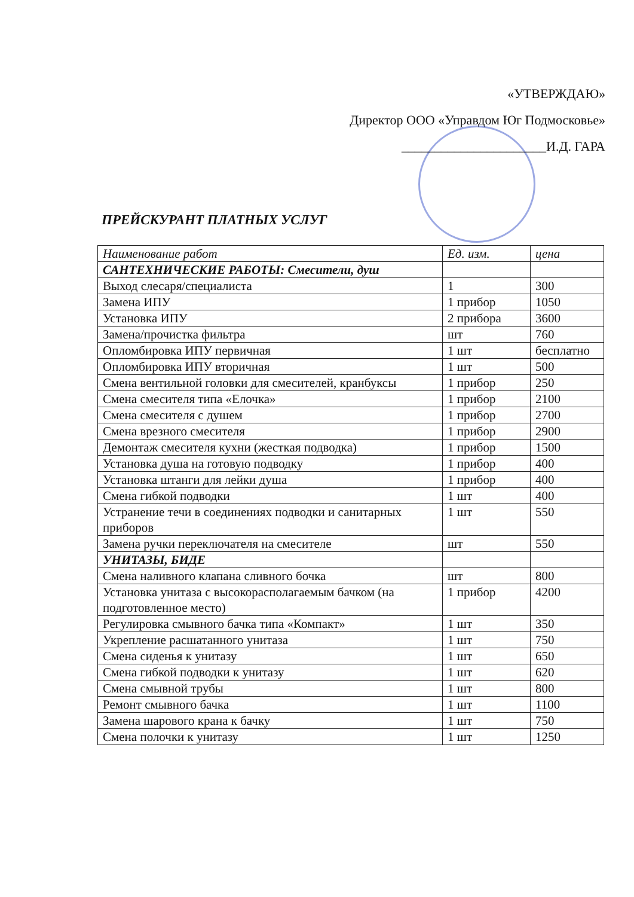«УТВЕРЖДАЮ»
Директор ООО «Управдом Юг Подмосковье»
______________________И.Д. ГАРА
ПРЕЙСКУРАНТ ПЛАТНЫХ УСЛУГ
| Наименование работ | Ед. изм. | цена |
| --- | --- | --- |
| САНТЕХНИЧЕСКИЕ РАБОТЫ: Смесители, душ | | |
| Выход слесаря/специалиста | 1 | 300 |
| Замена ИПУ | 1 прибор | 1050 |
| Установка ИПУ | 2 прибора | 3600 |
| Замена/прочистка фильтра | шт | 760 |
| Опломбировка ИПУ первичная | 1 шт | бесплатно |
| Опломбировка ИПУ вторичная | 1 шт | 500 |
| Смена вентильной головки для смесителей, кранбуксы | 1 прибор | 250 |
| Смена смесителя типа «Елочка» | 1 прибор | 2100 |
| Смена смесителя с душем | 1 прибор | 2700 |
| Смена врезного смесителя | 1 прибор | 2900 |
| Демонтаж смесителя кухни (жесткая подводка) | 1 прибор | 1500 |
| Установка душа на готовую подводку | 1 прибор | 400 |
| Установка штанги для лейки душа | 1 прибор | 400 |
| Смена гибкой подводки | 1 шт | 400 |
| Устранение течи в соединениях подводки и санитарных приборов | 1 шт | 550 |
| Замена ручки переключателя на смесителе | шт | 550 |
| УНИТАЗЫ, БИДЕ | | |
| Смена наливного клапана сливного бочка | шт | 800 |
| Установка унитаза с высокорасполагаемым бачком (на подготовленное место) | 1 прибор | 4200 |
| Регулировка смывного бачка типа «Компакт» | 1 шт | 350 |
| Укрепление расшатанного унитаза | 1 шт | 750 |
| Смена сиденья к унитазу | 1 шт | 650 |
| Смена гибкой подводки к унитазу | 1 шт | 620 |
| Смена смывной трубы | 1 шт | 800 |
| Ремонт смывного бачка | 1 шт | 1100 |
| Замена шарового крана к бачку | 1 шт | 750 |
| Смена полочки к унитазу | 1 шт | 1250 |